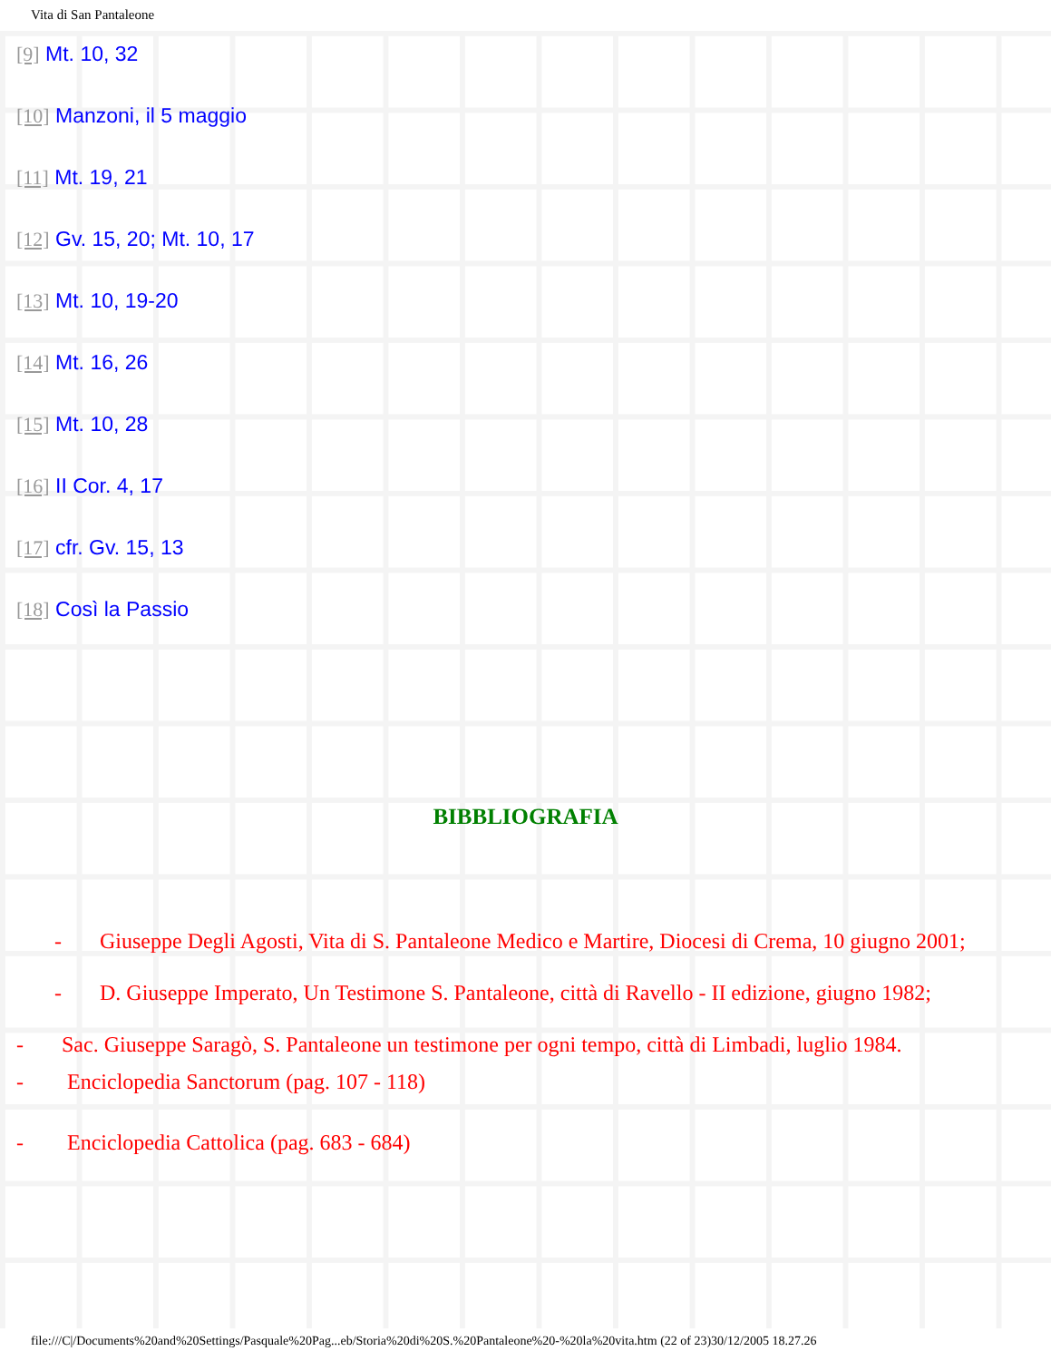Vita di San Pantaleone
[9] Mt. 10, 32
[10] Manzoni, il 5 maggio
[11] Mt. 19, 21
[12] Gv. 15, 20; Mt. 10, 17
[13] Mt. 10, 19-20
[14] Mt. 16, 26
[15] Mt. 10, 28
[16] II Cor. 4, 17
[17] cfr. Gv. 15, 13
[18] Così la Passio
BIBBLIOGRAFIA
- Giuseppe Degli Agosti, Vita di S. Pantaleone Medico e Martire, Diocesi di Crema, 10 giugno 2001;
- D. Giuseppe Imperato, Un Testimone S. Pantaleone, città di Ravello - II edizione, giugno 1982;
- Sac. Giuseppe Saragò, S. Pantaleone un testimone per ogni tempo, città di Limbadi, luglio 1984.
- Enciclopedia Sanctorum (pag. 107 - 118)
- Enciclopedia Cattolica (pag. 683 - 684)
file:///C|/Documents%20and%20Settings/Pasquale%20Pag...eb/Storia%20di%20S.%20Pantaleone%20-%20la%20vita.htm (22 of 23)30/12/2005 18.27.26